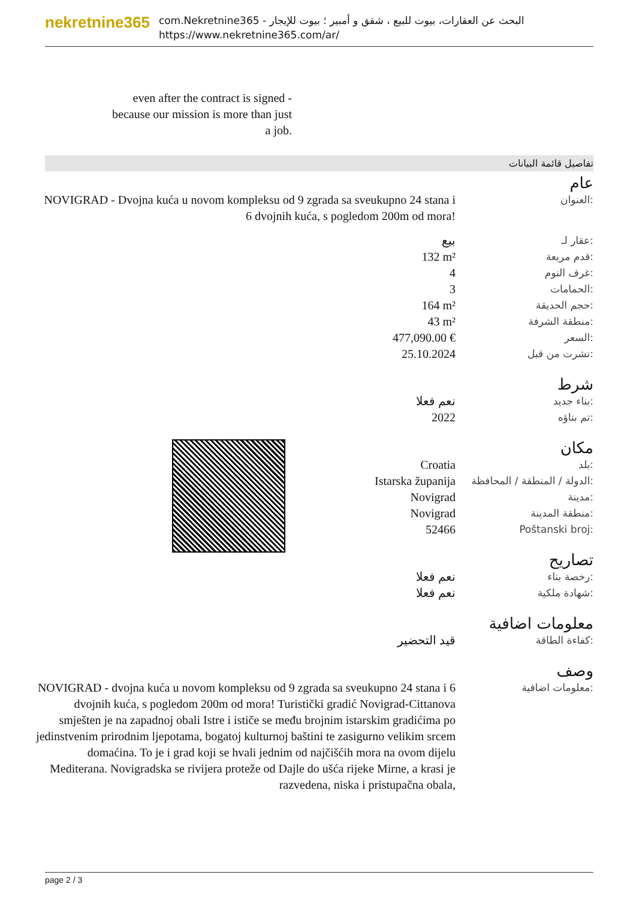nekretnine365
com.Nekretnine365 - البحث عن العقارات، بيوت للبيع ، شقق و أمبير ؛ بيوت للإيجار
https://www.nekretnine365.com/ar/
even after the contract is signed - because our mission is more than just a job.
تفاصيل قائمة البيانات
عام
| NOVIGRAD - Dvojna kuća u novom kompleksu od 9 zgrada sa sveukupno 24 stana i 6 dvojnih kuća, s pogledom 200m od mora! | العنوان: |
| بيع | عقار لـ: |
| 132 m² | قدم مربعة: |
| 4 | غرف النوم: |
| 3 | الحمامات: |
| 164 m² | حجم الحديقة: |
| 43 m² | منطقة الشرفة: |
| 477,090.00 € | السعر: |
| 25.10.2024 | نشرت من قبل: |
شرط
| نعم فعلا | بناء جديد: |
| 2022 | تم بناؤه: |
مكان
| Croatia | بلد: |
| Istarska županija | الدولة / المنطقة / المحافظة: |
| Novigrad | مدينة: |
| Novigrad | منطقة المدينة: |
| 52466 | Poštanski broj: |
تصاريح
| نعم فعلا | رخصة بناء: |
| نعم فعلا | شهادة ملكية: |
معلومات اضافية
| قيد التحضير | كفاءة الطاقة: |
وصف
| NOVIGRAD - dvojna kuća u novom kompleksu od 9 zgrada sa sveukupno 24 stana i 6 dvojnih kuća, s pogledom 200m od mora! Turistički gradić Novigrad-Cittanova smješten je na zapadnoj obali Istre i ističe se među brojnim istarskim gradićima po jedinstvenim prirodnim ljepotama, bogatoj kulturnoj baštini te zasigurno velikim srcem domaćina. To je i grad koji se hvali jednim od najčišćih mora na ovom dijelu Mediterana. Novigradska se rivijera proteže od Dajle do ušća rijeke Mirne, a krasi je razvedena, niska i pristupačna obala, | معلومات اضافية: |
page 2 / 3